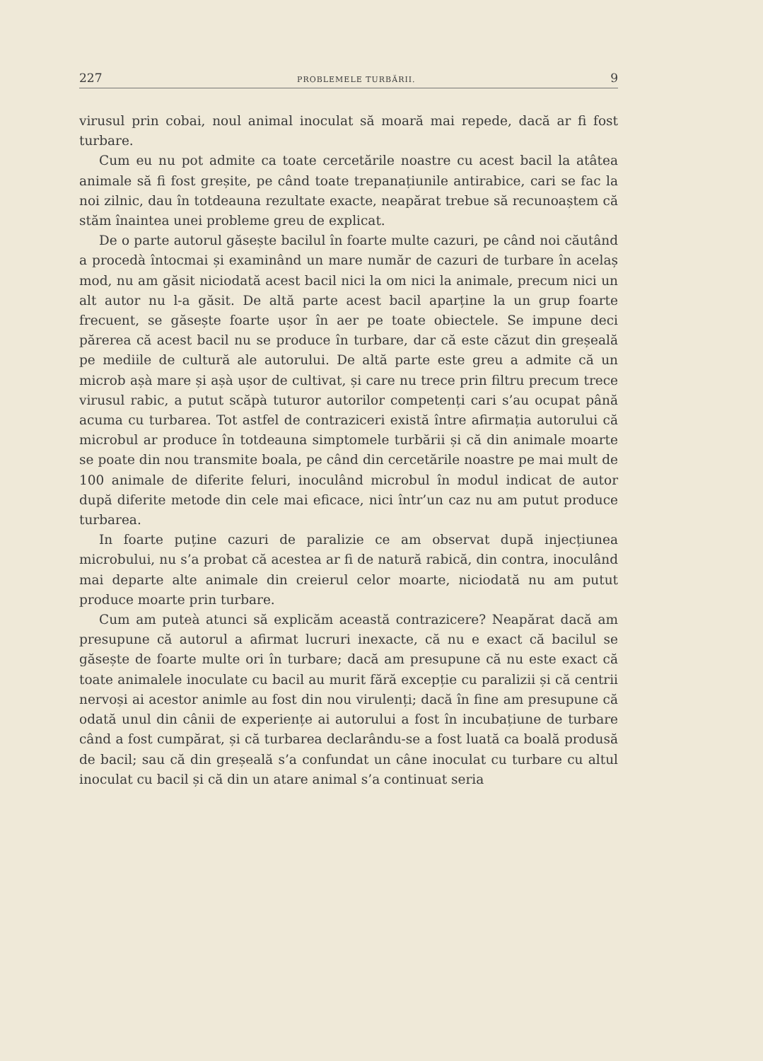227 PROBLEMELE TURBĂRII. 9
virusul prin cobai, noul animal inoculat să moară mai repede, dacă ar fi fost turbare.
Cum eu nu pot admite ca toate cercetările noastre cu acest bacil la atâtea animale să fi fost greșite, pe când toate trepanațiunile antirabice, cari se fac la noi zilnic, dau în totdeauna rezultate exacte, neapărat trebue să recunoaștem că stăm înaintea unei probleme greu de explicat.
De o parte autorul găsește bacilul în foarte multe cazuri, pe când noi căutând a procedà întocmai și examinând un mare număr de cazuri de turbare în acelaș mod, nu am găsit niciodată acest bacil nici la om nici la animale, precum nici un alt autor nu l-a găsit. De altă parte acest bacil aparține la un grup foarte frecuent, se găsește foarte ușor în aer pe toate obiectele. Se impune deci părerea că acest bacil nu se produce în turbare, dar că este căzut din greșeală pe mediile de cultură ale autorului. De altă parte este greu a admite că un microb așà mare și așà ușor de cultivat, și care nu trece prin filtru precum trece virusul rabic, a putut scăpà tuturor autorilor competenți cari s’au ocupat până acuma cu turbarea. Tot astfel de contraziceri există între afirmația autorului că microbul ar produce în totdeauna simptomele turbării și că din animale moarte se poate din nou transmite boala, pe când din cercetările noastre pe mai mult de 100 animale de diferite feluri, inoculând microbul în modul indicat de autor după diferite metode din cele mai eficace, nici într’un caz nu am putut produce turbarea.
In foarte puține cazuri de paralizie ce am observat după injecțiunea microbului, nu s’a probat că acestea ar fi de natură rabică, din contra, inoculând mai departe alte animale din creierul celor moarte, niciodată nu am putut produce moarte prin turbare.
Cum am puteà atunci să explicăm această contrazicere? Neapărat dacă am presupune că autorul a afirmat lucruri inexacte, că nu e exact că bacilul se găsește de foarte multe ori în turbare; dacă am presupune că nu este exact că toate animalele inoculate cu bacil au murit fără excepție cu paralizii și că centrii nervoși ai acestor animle au fost din nou virulenți; dacă în fine am presupune că odată unul din cânii de experiențe ai autorului a fost în incubațiune de turbare când a fost cumpărat, și că turbarea declarându-se a fost luată ca boală produsă de bacil; sau că din greșeală s’a confundat un câne inoculat cu turbare cu altul inoculat cu bacil și că din un atare animal s’a continuat seria